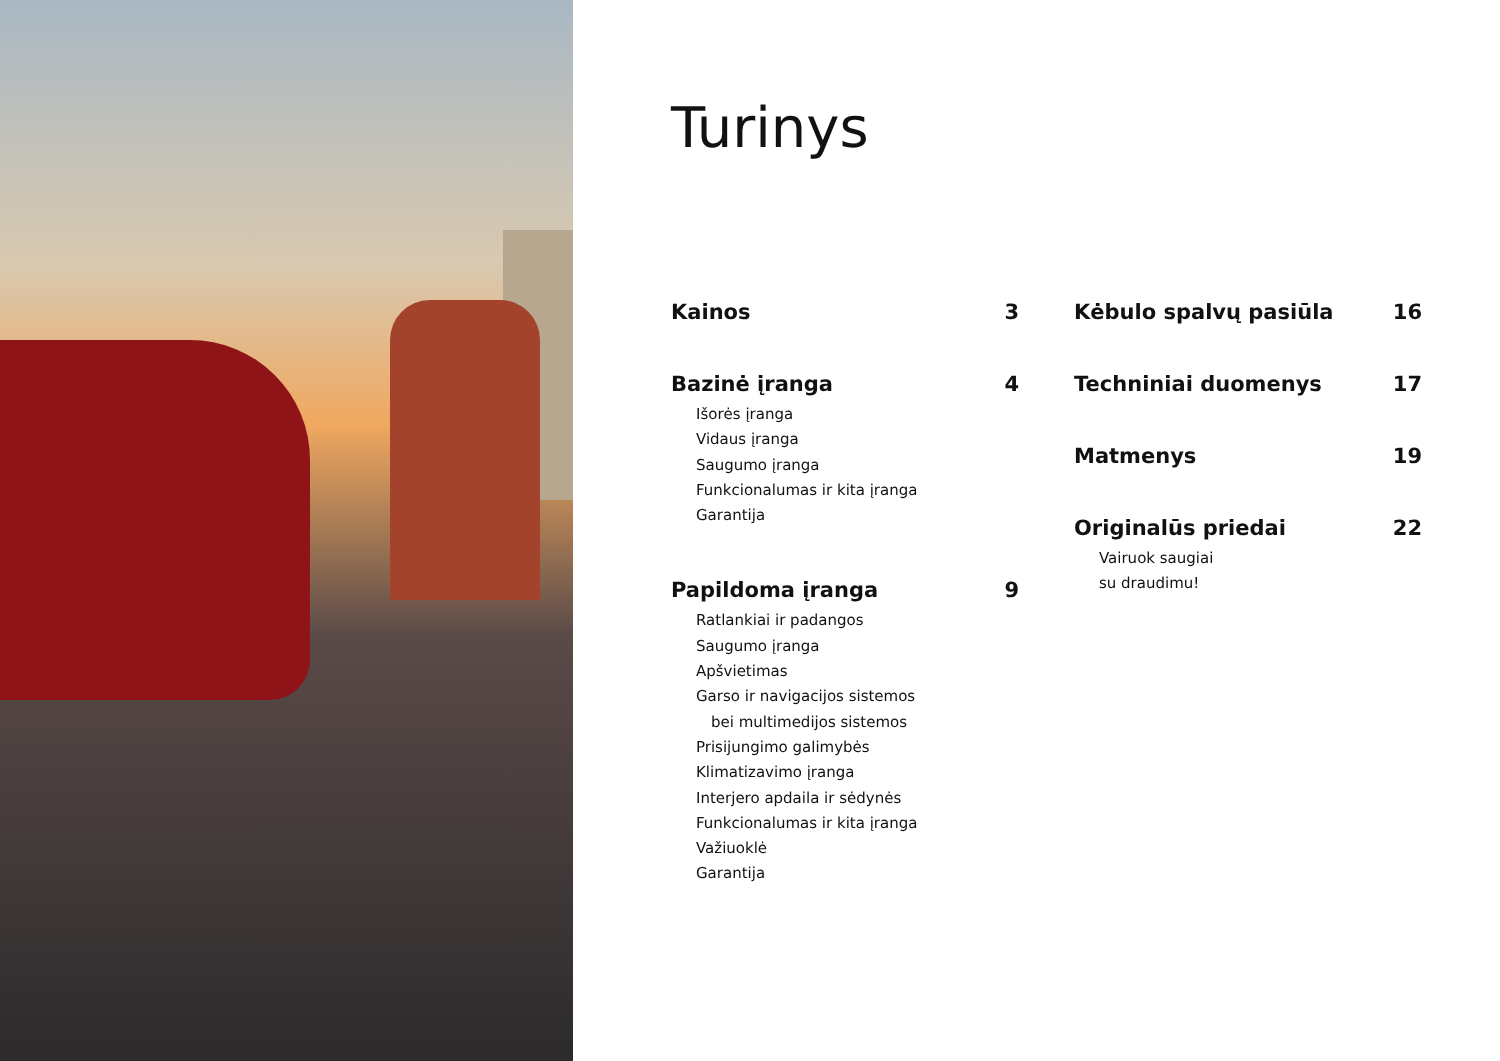Turinys
Kainos 3
Bazinė įranga 4
Išorės įranga
Vidaus įranga
Saugumo įranga
Funkcionalumas ir kita įranga
Garantija
Papildoma įranga 9
Ratlankiai ir padangos
Saugumo įranga
Apšvietimas
Garso ir navigacijos sistemos
bei multimedijos sistemos
Prisijungimo galimybės
Klimatizavimo įranga
Interjero apdaila ir sėdynės
Funkcionalumas ir kita įranga
Važiuoklė
Garantija
Kėbulo spalvų pasiūla 16
Techniniai duomenys 17
Matmenys 19
Originalūs priedai 22
Vairuok saugiai
su draudimu!